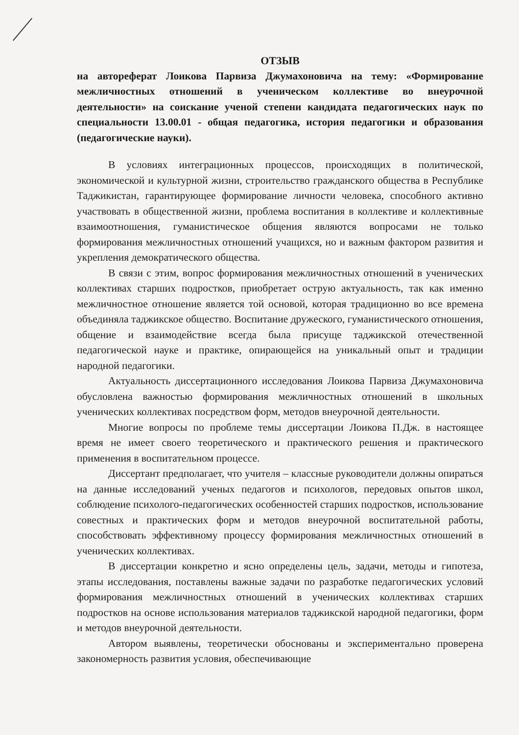ОТЗЫВ
на автореферат Лоикова Парвиза Джумахоновича на тему: «Формирование межличностных отношений в ученическом коллективе во внеурочной деятельности» на соискание ученой степени кандидата педагогических наук по специальности 13.00.01 - общая педагогика, история педагогики и образования (педагогические науки).
В условиях интеграционных процессов, происходящих в политической, экономической и культурной жизни, строительство гражданского общества в Республике Таджикистан, гарантирующее формирование личности человека, способного активно участвовать в общественной жизни, проблема воспитания в коллективе и коллективные взаимоотношения, гуманистическое общения являются вопросами не только формирования межличностных отношений учащихся, но и важным фактором развития и укрепления демократического общества.
В связи с этим, вопрос формирования межличностных отношений в ученических коллективах старших подростков, приобретает острую актуальность, так как именно межличностное отношение является той основой, которая традиционно во все времена объединяла таджикское общество. Воспитание дружеского, гуманистического отношения, общение и взаимодействие всегда была присуще таджикской отечественной педагогической науке и практике, опирающейся на уникальный опыт и традиции народной педагогики.
Актуальность диссертационного исследования Лоикова Парвиза Джумахоновича обусловлена важностью формирования межличностных отношений в школьных ученических коллективах посредством форм, методов внеурочной деятельности.
Многие вопросы по проблеме темы диссертации Лоикова П.Дж. в настоящее время не имеет своего теоретического и практического решения и практического применения в воспитательном процессе.
Диссертант предполагает, что учителя – классные руководители должны опираться на данные исследований ученых педагогов и психологов, передовых опытов школ, соблюдение психолого-педагогических особенностей старших подростков, использование совестных и практических форм и методов внеурочной воспитательной работы, способствовать эффективному процессу формирования межличностных отношений в ученических коллективах.
В диссертации конкретно и ясно определены цель, задачи, методы и гипотеза, этапы исследования, поставлены важные задачи по разработке педагогических условий формирования межличностных отношений в ученических коллективах старших подростков на основе использования материалов таджикской народной педагогики, форм и методов внеурочной деятельности.
Автором выявлены, теоретически обоснованы и экспериментально проверена закономерность развития условия, обеспечивающие